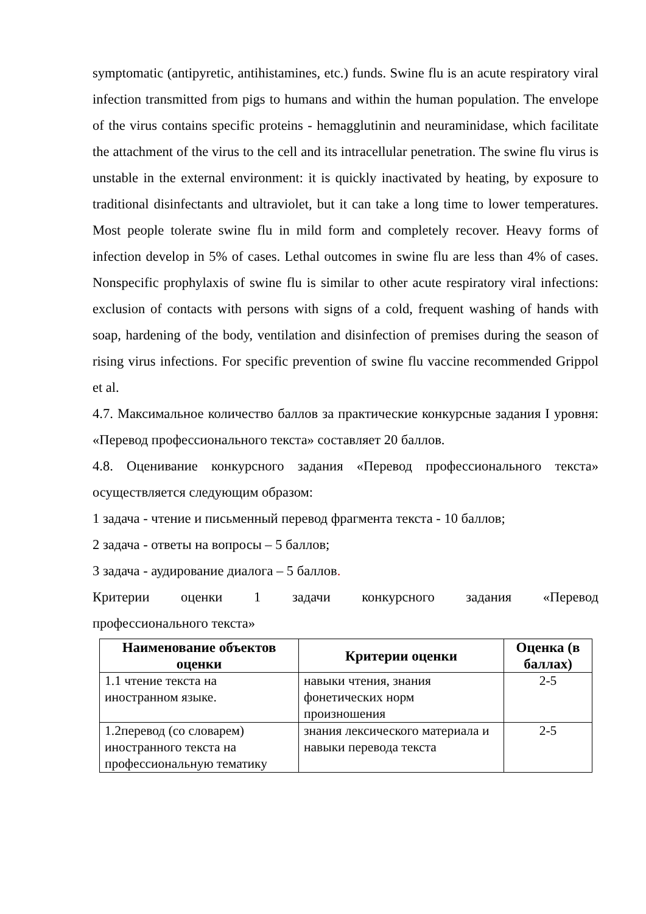symptomatic (antipyretic, antihistamines, etc.) funds. Swine flu is an acute respiratory viral infection transmitted from pigs to humans and within the human population. The envelope of the virus contains specific proteins - hemagglutinin and neuraminidase, which facilitate the attachment of the virus to the cell and its intracellular penetration. The swine flu virus is unstable in the external environment: it is quickly inactivated by heating, by exposure to traditional disinfectants and ultraviolet, but it can take a long time to lower temperatures. Most people tolerate swine flu in mild form and completely recover. Heavy forms of infection develop in 5% of cases. Lethal outcomes in swine flu are less than 4% of cases. Nonspecific prophylaxis of swine flu is similar to other acute respiratory viral infections: exclusion of contacts with persons with signs of a cold, frequent washing of hands with soap, hardening of the body, ventilation and disinfection of premises during the season of rising virus infections. For specific prevention of swine flu vaccine recommended Grippol et al.
4.7. Максимальное количество баллов за практические конкурсные задания I уровня: «Перевод профессионального текста» составляет 20 баллов.
4.8. Оценивание конкурсного задания «Перевод профессионального текста» осуществляется следующим образом:
1 задача - чтение и письменный перевод фрагмента текста - 10 баллов;
2 задача - ответы на вопросы – 5 баллов;
3 задача - аудирование диалога – 5 баллов.
Критерии оценки 1 задачи конкурсного задания «Перевод
профессионального текста»
| Наименование объектов оценки | Критерии оценки | Оценка (в баллах) |
| --- | --- | --- |
| 1.1 чтение текста на иностранном языке. | навыки чтения, знания фонетических норм произношения | 2-5 |
| 1.2перевод (со словарем) иностранного текста на профессиональную тематику | знания лексического материала и навыки перевода текста | 2-5 |